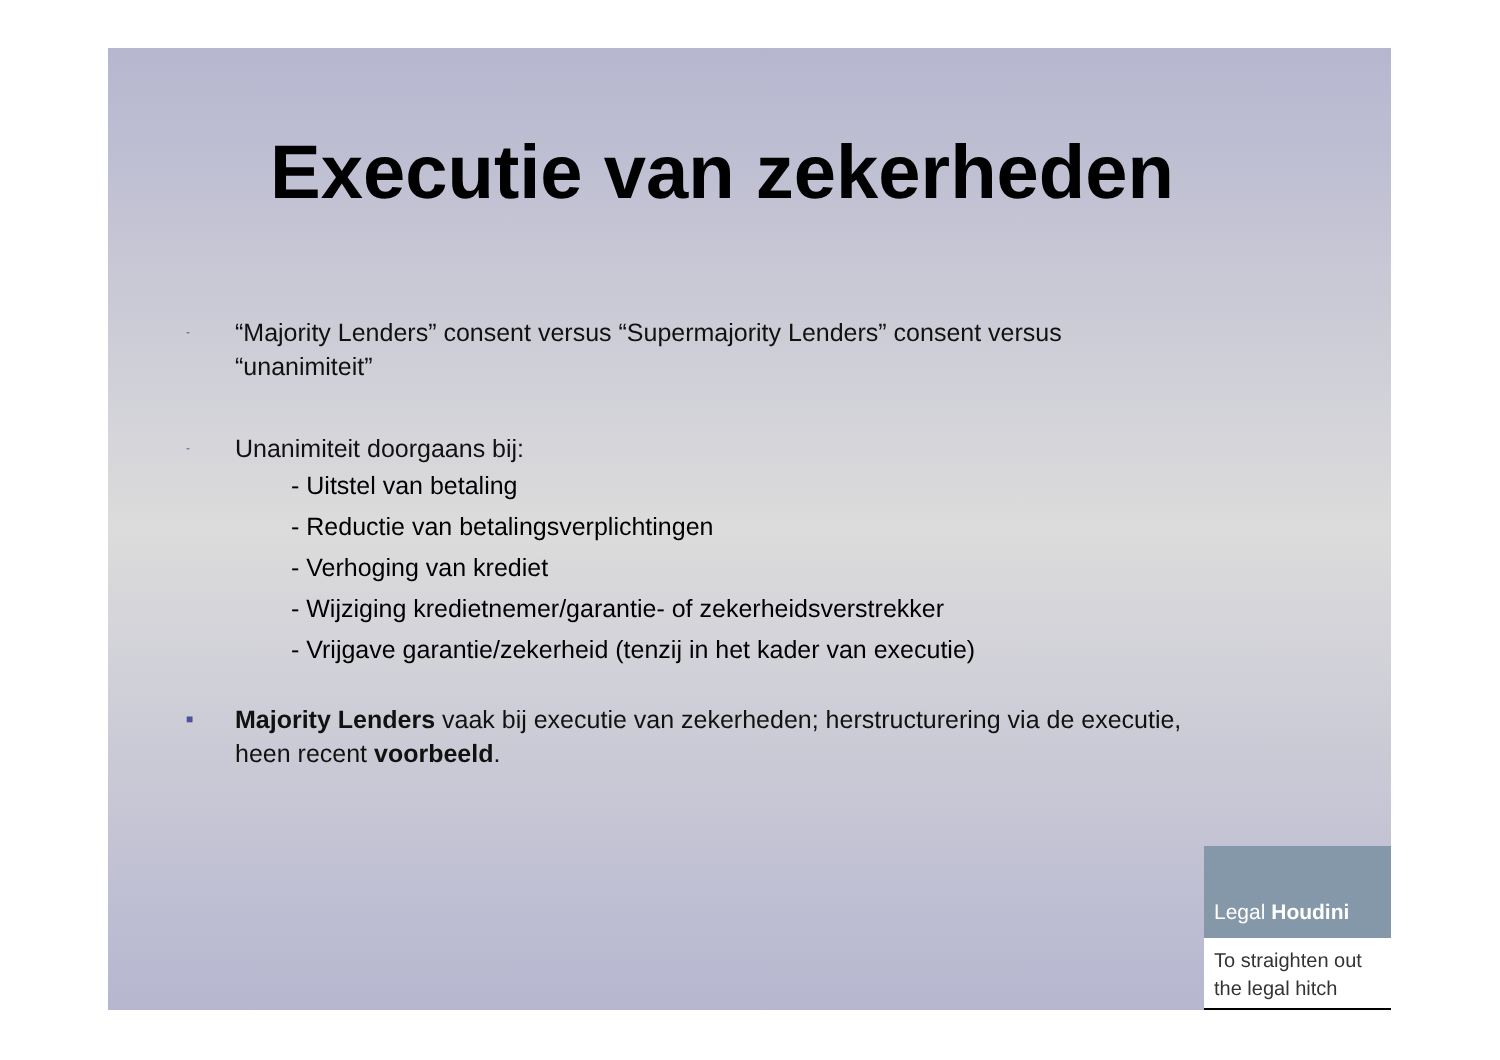Executie van zekerheden
- “Majority Lenders” consent versus “Supermajority Lenders” consent versus
“unanimiteit”
- Unanimiteit doorgaans bij:
- Uitstel van betaling
- Reductie van betalingsverplichtingen
- Verhoging van krediet
- Wijziging kredietnemer/garantie- of zekerheidsverstrekker
- Vrijgave garantie/zekerheid (tenzij in het kader van executie)
■ Majority Lenders vaak bij executie van zekerheden; herstructurering via de executie,
heen recent voorbeeld.
Legal Houdini
To straighten out
the legal hitch